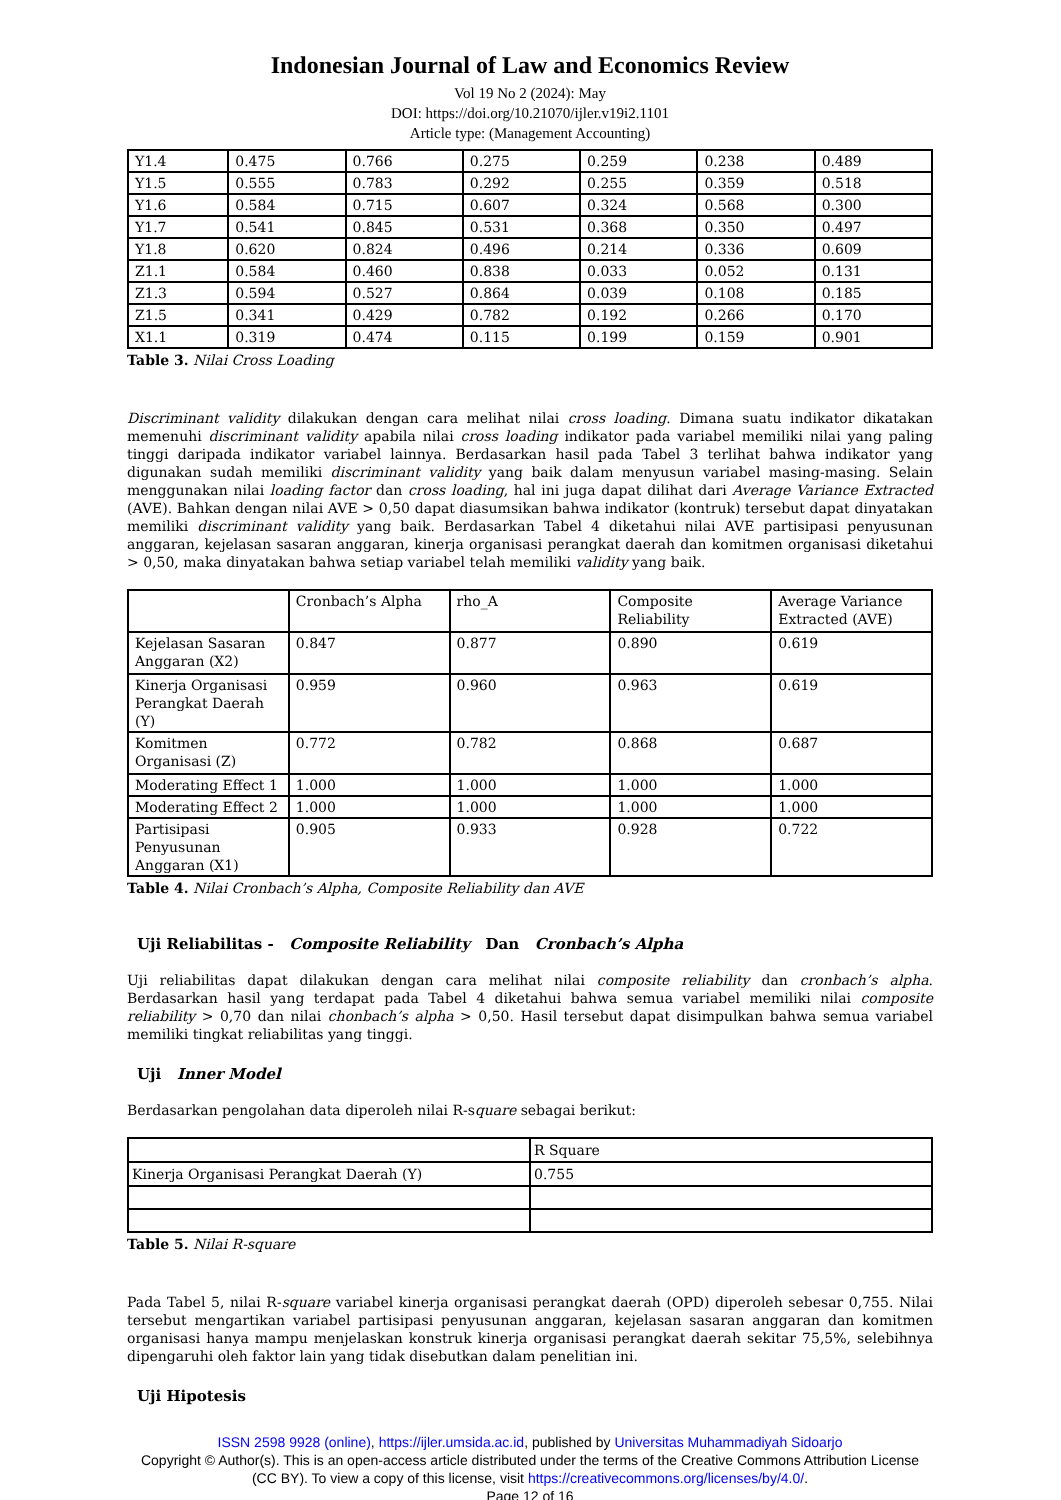Indonesian Journal of Law and Economics Review
Vol 19 No 2 (2024): May
DOI: https://doi.org/10.21070/ijler.v19i2.1101
Article type: (Management Accounting)
| Y1.4 | 0.475 | 0.766 | 0.275 | 0.259 | 0.238 | 0.489 |
| Y1.5 | 0.555 | 0.783 | 0.292 | 0.255 | 0.359 | 0.518 |
| Y1.6 | 0.584 | 0.715 | 0.607 | 0.324 | 0.568 | 0.300 |
| Y1.7 | 0.541 | 0.845 | 0.531 | 0.368 | 0.350 | 0.497 |
| Y1.8 | 0.620 | 0.824 | 0.496 | 0.214 | 0.336 | 0.609 |
| Z1.1 | 0.584 | 0.460 | 0.838 | 0.033 | 0.052 | 0.131 |
| Z1.3 | 0.594 | 0.527 | 0.864 | 0.039 | 0.108 | 0.185 |
| Z1.5 | 0.341 | 0.429 | 0.782 | 0.192 | 0.266 | 0.170 |
| X1.1 | 0.319 | 0.474 | 0.115 | 0.199 | 0.159 | 0.901 |
Table 3. Nilai Cross Loading
Discriminant validity dilakukan dengan cara melihat nilai cross loading. Dimana suatu indikator dikatakan memenuhi discriminant validity apabila nilai cross loading indikator pada variabel memiliki nilai yang paling tinggi daripada indikator variabel lainnya. Berdasarkan hasil pada Tabel 3 terlihat bahwa indikator yang digunakan sudah memiliki discriminant validity yang baik dalam menyusun variabel masing-masing. Selain menggunakan nilai loading factor dan cross loading, hal ini juga dapat dilihat dari Average Variance Extracted (AVE). Bahkan dengan nilai AVE > 0,50 dapat diasumsikan bahwa indikator (kontruk) tersebut dapat dinyatakan memiliki discriminant validity yang baik. Berdasarkan Tabel 4 diketahui nilai AVE partisipasi penyusunan anggaran, kejelasan sasaran anggaran, kinerja organisasi perangkat daerah dan komitmen organisasi diketahui > 0,50, maka dinyatakan bahwa setiap variabel telah memiliki validity yang baik.
| | Cronbach’s Alpha | rho_A | Composite Reliability | Average Variance Extracted (AVE) |
| Kejelasan Sasaran Anggaran (X2) | 0.847 | 0.877 | 0.890 | 0.619 |
| Kinerja Organisasi Perangkat Daerah (Y) | 0.959 | 0.960 | 0.963 | 0.619 |
| Komitmen Organisasi (Z) | 0.772 | 0.782 | 0.868 | 0.687 |
| Moderating Effect 1 | 1.000 | 1.000 | 1.000 | 1.000 |
| Moderating Effect 2 | 1.000 | 1.000 | 1.000 | 1.000 |
| Partisipasi Penyusunan Anggaran (X1) | 0.905 | 0.933 | 0.928 | 0.722 |
Table 4. Nilai Cronbach’s Alpha, Composite Reliability dan AVE
Uji Reliabilitas - Composite Reliability Dan Cronbach’s Alpha
Uji reliabilitas dapat dilakukan dengan cara melihat nilai composite reliability dan cronbach’s alpha. Berdasarkan hasil yang terdapat pada Tabel 4 diketahui bahwa semua variabel memiliki nilai composite reliability > 0,70 dan nilai chonbach’s alpha > 0,50. Hasil tersebut dapat disimpulkan bahwa semua variabel memiliki tingkat reliabilitas yang tinggi.
Uji Inner Model
Berdasarkan pengolahan data diperoleh nilai R-square sebagai berikut:
| | R Square |
| Kinerja Organisasi Perangkat Daerah (Y) | 0.755 |
Table 5. Nilai R-square
Pada Tabel 5, nilai R-square variabel kinerja organisasi perangkat daerah (OPD) diperoleh sebesar 0,755. Nilai tersebut mengartikan variabel partisipasi penyusunan anggaran, kejelasan sasaran anggaran dan komitmen organisasi hanya mampu menjelaskan konstruk kinerja organisasi perangkat daerah sekitar 75,5%, selebihnya dipengaruhi oleh faktor lain yang tidak disebutkan dalam penelitian ini.
Uji Hipotesis
ISSN 2598 9928 (online), https://ijler.umsida.ac.id, published by Universitas Muhammadiyah Sidoarjo
Copyright © Author(s). This is an open-access article distributed under the terms of the Creative Commons Attribution License (CC BY). To view a copy of this license, visit https://creativecommons.org/licenses/by/4.0/.
Page 12 of 16